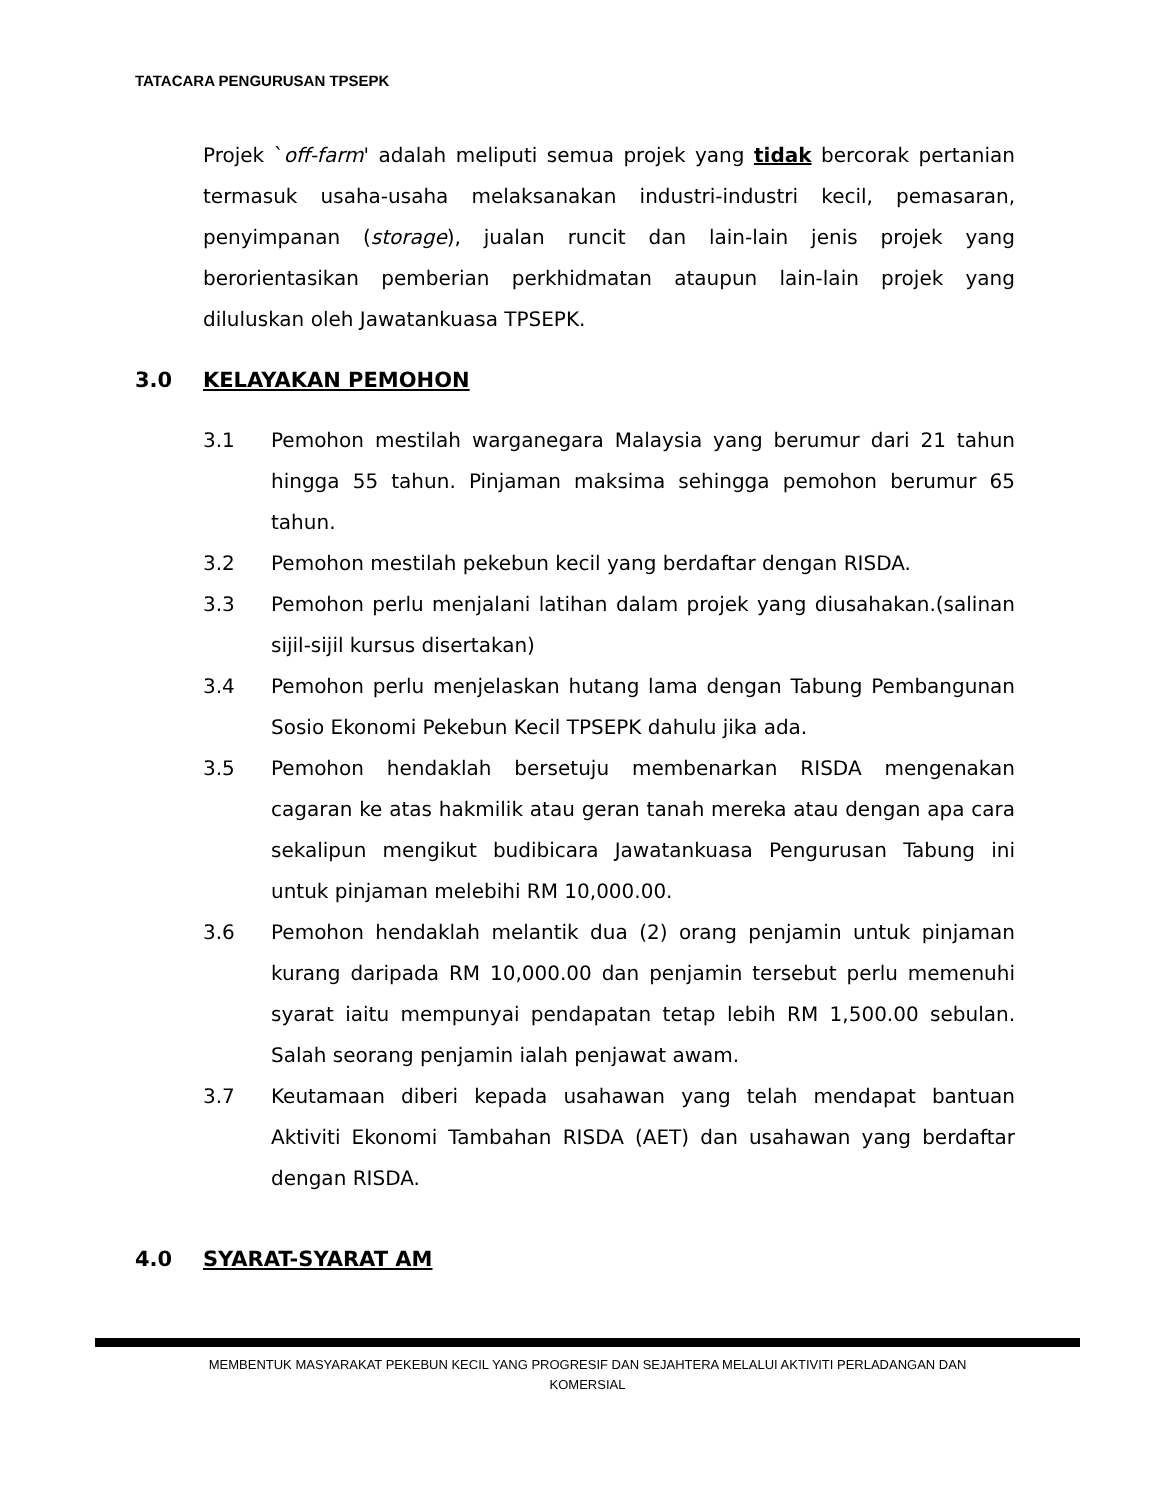TATACARA PENGURUSAN TPSEPK
Projek `off-farm' adalah meliputi semua projek yang tidak bercorak pertanian termasuk usaha-usaha melaksanakan industri-industri kecil, pemasaran, penyimpanan (storage), jualan runcit dan lain-lain jenis projek yang berorientasikan pemberian perkhidmatan ataupun lain-lain projek yang diluluskan oleh Jawatankuasa TPSEPK.
3.0 KELAYAKAN PEMOHON
3.1 Pemohon mestilah warganegara Malaysia yang berumur dari 21 tahun hingga 55 tahun. Pinjaman maksima sehingga pemohon berumur 65 tahun.
3.2 Pemohon mestilah pekebun kecil yang berdaftar dengan RISDA.
3.3 Pemohon perlu menjalani latihan dalam projek yang diusahakan.(salinan sijil-sijil kursus disertakan)
3.4 Pemohon perlu menjelaskan hutang lama dengan Tabung Pembangunan Sosio Ekonomi Pekebun Kecil TPSEPK dahulu jika ada.
3.5 Pemohon hendaklah bersetuju membenarkan RISDA mengenakan cagaran ke atas hakmilik atau geran tanah mereka atau dengan apa cara sekalipun mengikut budibicara Jawatankuasa Pengurusan Tabung ini untuk pinjaman melebihi RM 10,000.00.
3.6 Pemohon hendaklah melantik dua (2) orang penjamin untuk pinjaman kurang daripada RM 10,000.00 dan penjamin tersebut perlu memenuhi syarat iaitu mempunyai pendapatan tetap lebih RM 1,500.00 sebulan. Salah seorang penjamin ialah penjawat awam.
3.7 Keutamaan diberi kepada usahawan yang telah mendapat bantuan Aktiviti Ekonomi Tambahan RISDA (AET) dan usahawan yang berdaftar dengan RISDA.
4.0 SYARAT-SYARAT AM
MEMBENTUK MASYARAKAT PEKEBUN KECIL YANG PROGRESIF DAN SEJAHTERA MELALUI AKTIVITI PERLADANGAN DAN
KOMERSIAL